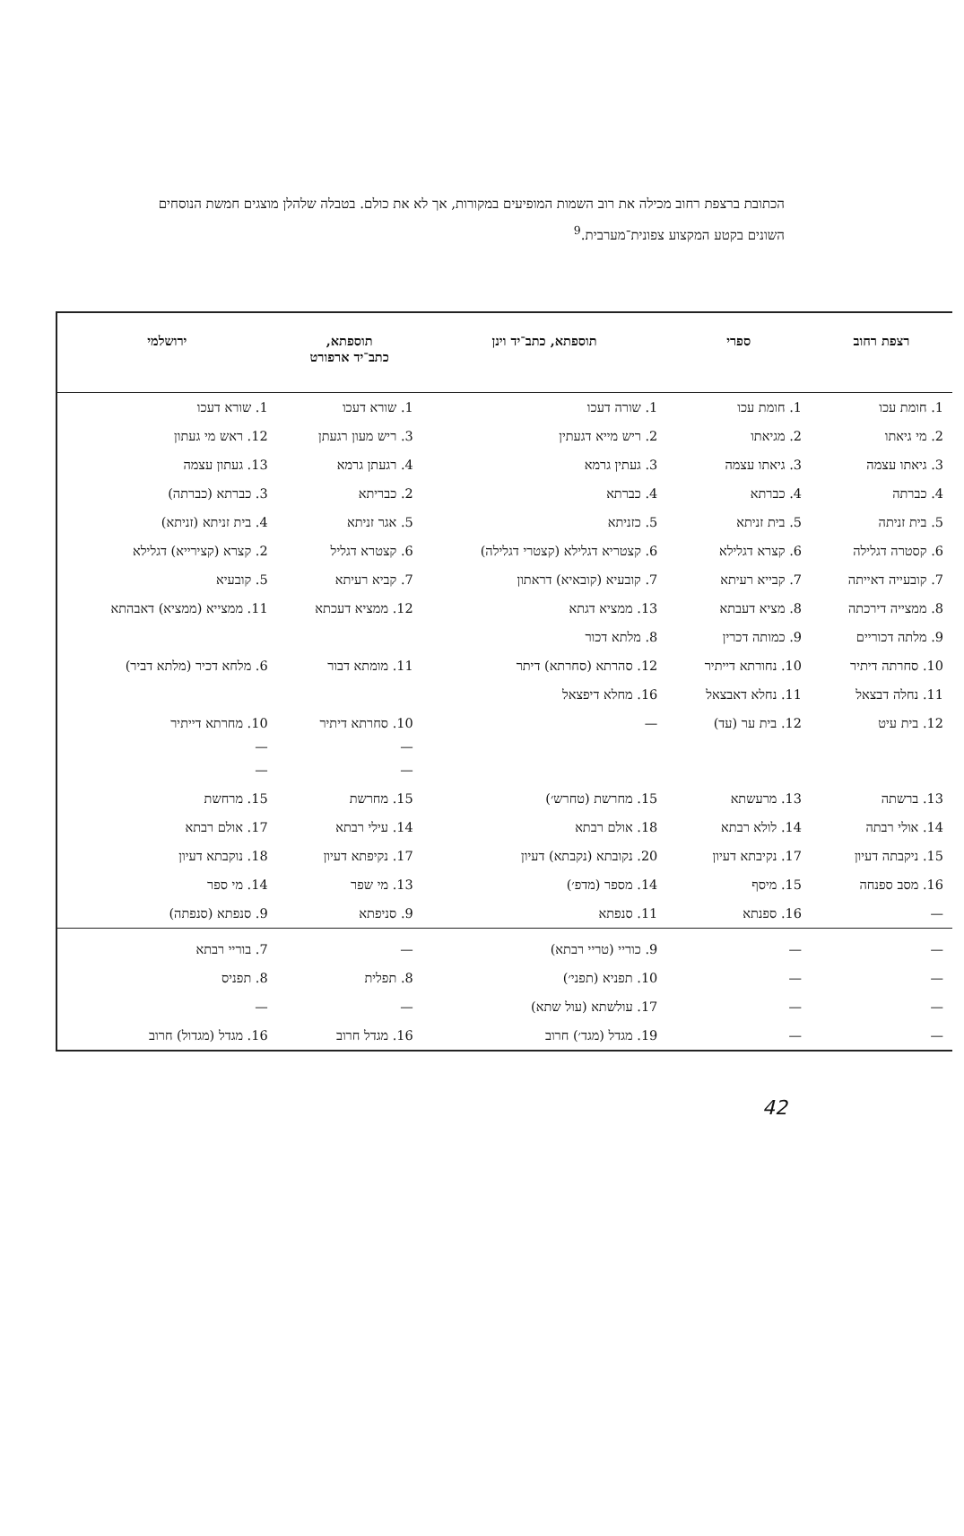הכתובת ברצפת רחוב מכילה את רוב השמות המופיעים במקורות, אך לא את כולם. בטבלה שלהלן מוצגים חמשת הנוסחים השונים בקטע המקצוע צפונית־מערבית.<sup>9</sup>
| רצפת רחוב | ספרי | תוספתא, כתב־יד וינן | תוספתא, כתב־יד ארפורט | ירושלמי |
| --- | --- | --- | --- | --- |
| 1. חומת עכו | 1. חומת עכו | 1. שורה דעכו | 1. שורא דעכו | 1. שורא דעכו |
| 2. מי גיאתו | 2. מגיאתו | 2. ריש מייא דגעתין | 3. ריש מעון רגעתן | 12. ראש מי געתון |
| 3. גיאתו עצמה | 3. גיאתו עצמה | 3. געתין גרמא | 4. רגעתן גרמא | 13. געתון עצמה |
| 4. כברתה | 4. כברתא | 4. כברתא | 2. כבריתא | 3. כברתא (כברתה) |
| 5. בית זניתה | 5. בית זניתא | 5. כזניתא | 5. אגר זניתא | 4. בית זניתא (זניתא) |
| 6. קסטרה דגלילה | 6. קצרא דגלילא | 6. קצטריא דגלילא (קצטרי דגלילה) | 6. קצטרא דגליל | 2. קצרא (קצירייא) דגלילא |
| 7. קובעייה דאייתה | 7. קבייא רעיתא | 7. קובעיא (קובאיא) דראתון | 7. קביא רעיתא | 5. קובעיא |
| 8. ממצייה דירכתה | 8. מציא דעבתא | 13. ממציא דגתא | 12. ממציא דעכתא | 11. ממצייא (ממציא) דאבהתא |
| 9. מלתה דכוריים | 9. כמותה דכרין | 8. מלתא דכור | | |
| 10. סחרתה דיתיר | 10. נחורתא דייתיר | 12. סהרתא (סחרתא) דיתר | 11. מומתא דבור | 6. מלחא דכיר (מלתא דביר) |
| 11. נחלה דבצאל | 11. נחלא דאבצאל | 16. מחלא דיפצאל | | |
| 12. בית עיט | 12. בית ער (עד) | — | 10. סחרתא דיתיר — — | 10. מחרתא דייתיר — — |
| 13. ברשתה | 13. מרעשתא | 15. מחרשת (טחרש׳) | 15. מחרשת | 15. מרחשת |
| 14. אולי רבתה | 14. לולא רבתא | 18. אולם רבתא | 14. עילי רבתא | 17. אולם רבתא |
| 15. ניקבתה דעיון | 17. נקיבתא דעיון | 20. נקובתא (נקבתא) דעיון | 17. נקיפתא דעיון | 18. נוקבתא דעיון |
| 16. מסב ספנחה | 15. מיסף | 14. מספר (מדפ׳) | 13. מי שפר | 14. מי ספר |
| — | 16. ספנתא | 11. סנפתא | 9. סניפתא | 9. סנפתא (סנפתה) |
| — | — | 9. כוריי (טריי רבתא) | — | 7. בוריי רבתא |
| — | — | 10. תפניא (תפני׳) | 8. תפלית | 8. תפניס |
| — | — | 17. עולשתא (עול שתא) | — | — |
| — | — | 19. מגדל (מגד׳) חרוב | 16. מגדל חרוב | 16. מגדל (מגדול) חרוב |
42